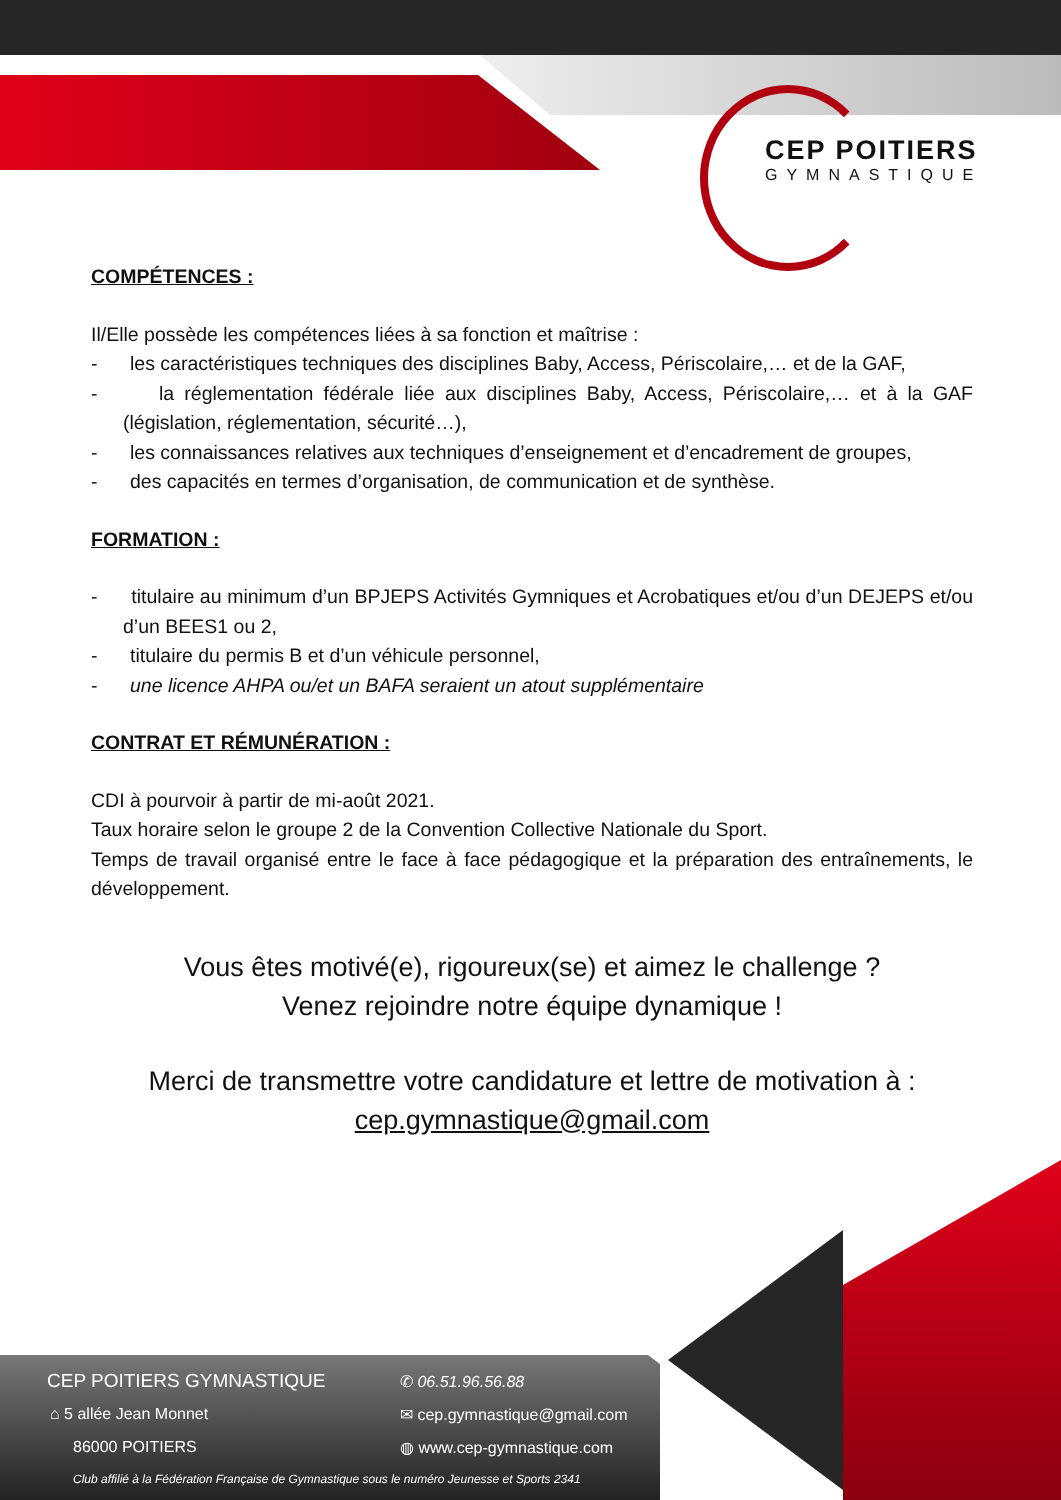CEP POITIERS
GYMNASTIQUE
COMPÉTENCES :
Il/Elle possède les compétences liées à sa fonction et maîtrise :
- les caractéristiques techniques des disciplines Baby, Access, Périscolaire,… et de la GAF,
- la réglementation fédérale liée aux disciplines Baby, Access, Périscolaire,… et à la GAF (législation, réglementation, sécurité…),
- les connaissances relatives aux techniques d’enseignement et d’encadrement de groupes,
- des capacités en termes d’organisation, de communication et de synthèse.
FORMATION :
- titulaire au minimum d’un BPJEPS Activités Gymniques et Acrobatiques et/ou d’un DEJEPS et/ou d’un BEES1 ou 2,
- titulaire du permis B et d’un véhicule personnel,
- une licence AHPA ou/et un BAFA seraient un atout supplémentaire
CONTRAT ET RÉMUNÉRATION :
CDI à pourvoir à partir de mi-août 2021.
Taux horaire selon le groupe 2 de la Convention Collective Nationale du Sport.
Temps de travail organisé entre le face à face pédagogique et la préparation des entraînements, le développement.
Vous êtes motivé(e), rigoureux(se) et aimez le challenge ?
Venez rejoindre notre équipe dynamique !
Merci de transmettre votre candidature et lettre de motivation à :
cep.gymnastique@gmail.com
CEP POITIERS GYMNASTIQUE
⌂ 5 allée Jean Monnet
86000 POITIERS
✆ 06.51.96.56.88
✉ cep.gymnastique@gmail.com
◍ www.cep-gymnastique.com
Club affilié à la Fédération Française de Gymnastique sous le numéro Jeunesse et Sports 2341